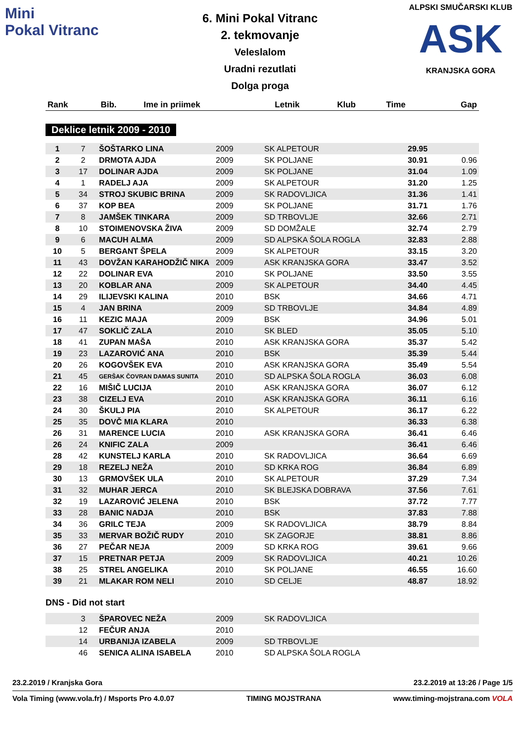Mini
Pokal Vitranc
6. Mini Pokal Vitranc
2. tekmovanje
Veleslalom
Uradni rezutlati
Dolga proga
ALPSKI SMUČARSKI KLUB
ASK
KRANJSKA GORA
| Rank | Bib. | Ime in priimek | Letnik | Klub | Time | Gap |
| --- | --- | --- | --- | --- | --- | --- |
Deklice letnik 2009 - 2010
| 1 | 7 | ŠOŠTARKO LINA | 2009 | SK ALPETOUR | 29.95 | |
| 2 | 2 | DRMOTA AJDA | 2009 | SK POLJANE | 30.91 | 0.96 |
| 3 | 17 | DOLINAR AJDA | 2009 | SK POLJANE | 31.04 | 1.09 |
| 4 | 1 | RADELJ AJA | 2009 | SK ALPETOUR | 31.20 | 1.25 |
| 5 | 34 | STROJ SKUBIC BRINA | 2009 | SK RADOVLJICA | 31.36 | 1.41 |
| 6 | 37 | KOP BEA | 2009 | SK POLJANE | 31.71 | 1.76 |
| 7 | 8 | JAMŠEK TINKARA | 2009 | SD TRBOVLJE | 32.66 | 2.71 |
| 8 | 10 | STOIMENOVSKA ŽIVA | 2009 | SD DOMŽALE | 32.74 | 2.79 |
| 9 | 6 | MACUH ALMA | 2009 | SD ALPSKA ŠOLA ROGLA | 32.83 | 2.88 |
| 10 | 5 | BERGANT ŠPELA | 2009 | SK ALPETOUR | 33.15 | 3.20 |
| 11 | 43 | DOVŽAN KARAHODŽIČ NIKA | 2009 | ASK KRANJSKA GORA | 33.47 | 3.52 |
| 12 | 22 | DOLINAR EVA | 2010 | SK POLJANE | 33.50 | 3.55 |
| 13 | 20 | KOBLAR ANA | 2009 | SK ALPETOUR | 34.40 | 4.45 |
| 14 | 29 | ILIJEVSKI KALINA | 2010 | BSK | 34.66 | 4.71 |
| 15 | 4 | JAN BRINA | 2009 | SD TRBOVLJE | 34.84 | 4.89 |
| 16 | 11 | KEZIC MAJA | 2009 | BSK | 34.96 | 5.01 |
| 17 | 47 | SOKLIČ ZALA | 2010 | SK BLED | 35.05 | 5.10 |
| 18 | 41 | ZUPAN MAŠA | 2010 | ASK KRANJSKA GORA | 35.37 | 5.42 |
| 19 | 23 | LAZAROVIĆ ANA | 2010 | BSK | 35.39 | 5.44 |
| 20 | 26 | KOGOVŠEK EVA | 2010 | ASK KRANJSKA GORA | 35.49 | 5.54 |
| 21 | 45 | GERŠAK ČOVRAN DAMAS SUNITA | 2010 | SD ALPSKA ŠOLA ROGLA | 36.03 | 6.08 |
| 22 | 16 | MIŠIČ LUCIJA | 2010 | ASK KRANJSKA GORA | 36.07 | 6.12 |
| 23 | 38 | CIZELJ EVA | 2010 | ASK KRANJSKA GORA | 36.11 | 6.16 |
| 24 | 30 | ŠKULJ PIA | 2010 | SK ALPETOUR | 36.17 | 6.22 |
| 25 | 35 | DOVČ MIA KLARA | 2010 | | 36.33 | 6.38 |
| 26 | 31 | MARENCE LUCIA | 2010 | ASK KRANJSKA GORA | 36.41 | 6.46 |
| 26 | 24 | KNIFIC ZALA | 2009 | | 36.41 | 6.46 |
| 28 | 42 | KUNSTELJ KARLA | 2010 | SK RADOVLJICA | 36.64 | 6.69 |
| 29 | 18 | REZELJ NEŽA | 2010 | SD KRKA ROG | 36.84 | 6.89 |
| 30 | 13 | GRMOVŠEK ULA | 2010 | SK ALPETOUR | 37.29 | 7.34 |
| 31 | 32 | MUHAR JERCA | 2010 | SK BLEJSKA DOBRAVA | 37.56 | 7.61 |
| 32 | 19 | LAZAROVIĆ JELENA | 2010 | BSK | 37.72 | 7.77 |
| 33 | 28 | BANIC NADJA | 2010 | BSK | 37.83 | 7.88 |
| 34 | 36 | GRILC TEJA | 2009 | SK RADOVLJICA | 38.79 | 8.84 |
| 35 | 33 | MERVAR BOŽIČ RUDY | 2010 | SK ZAGORJE | 38.81 | 8.86 |
| 36 | 27 | PEČAR NEJA | 2009 | SD KRKA ROG | 39.61 | 9.66 |
| 37 | 15 | PRETNAR PETJA | 2009 | SK RADOVLJICA | 40.21 | 10.26 |
| 38 | 25 | STREL ANGELIKA | 2010 | SK POLJANE | 46.55 | 16.60 |
| 39 | 21 | MLAKAR ROM NELI | 2010 | SD CELJE | 48.87 | 18.92 |
DNS - Did not start
| | 3 | ŠPAROVEC NEŽA | 2009 | SK RADOVLJICA | | |
| | 12 | FEČUR ANJA | 2010 | | | |
| | 14 | URBANIJA IZABELA | 2009 | SD TRBOVLJE | | |
| | 46 | SENICA ALINA ISABELA | 2010 | SD ALPSKA ŠOLA ROGLA | | |
23.2.2019 / Kranjska Gora 23.2.2019 at 13:26 / Page 1/5
Vola Timing (www.vola.fr) / Msports Pro 4.0.07 TIMING MOJSTRANA www.timing-mojstrana.com VOLA